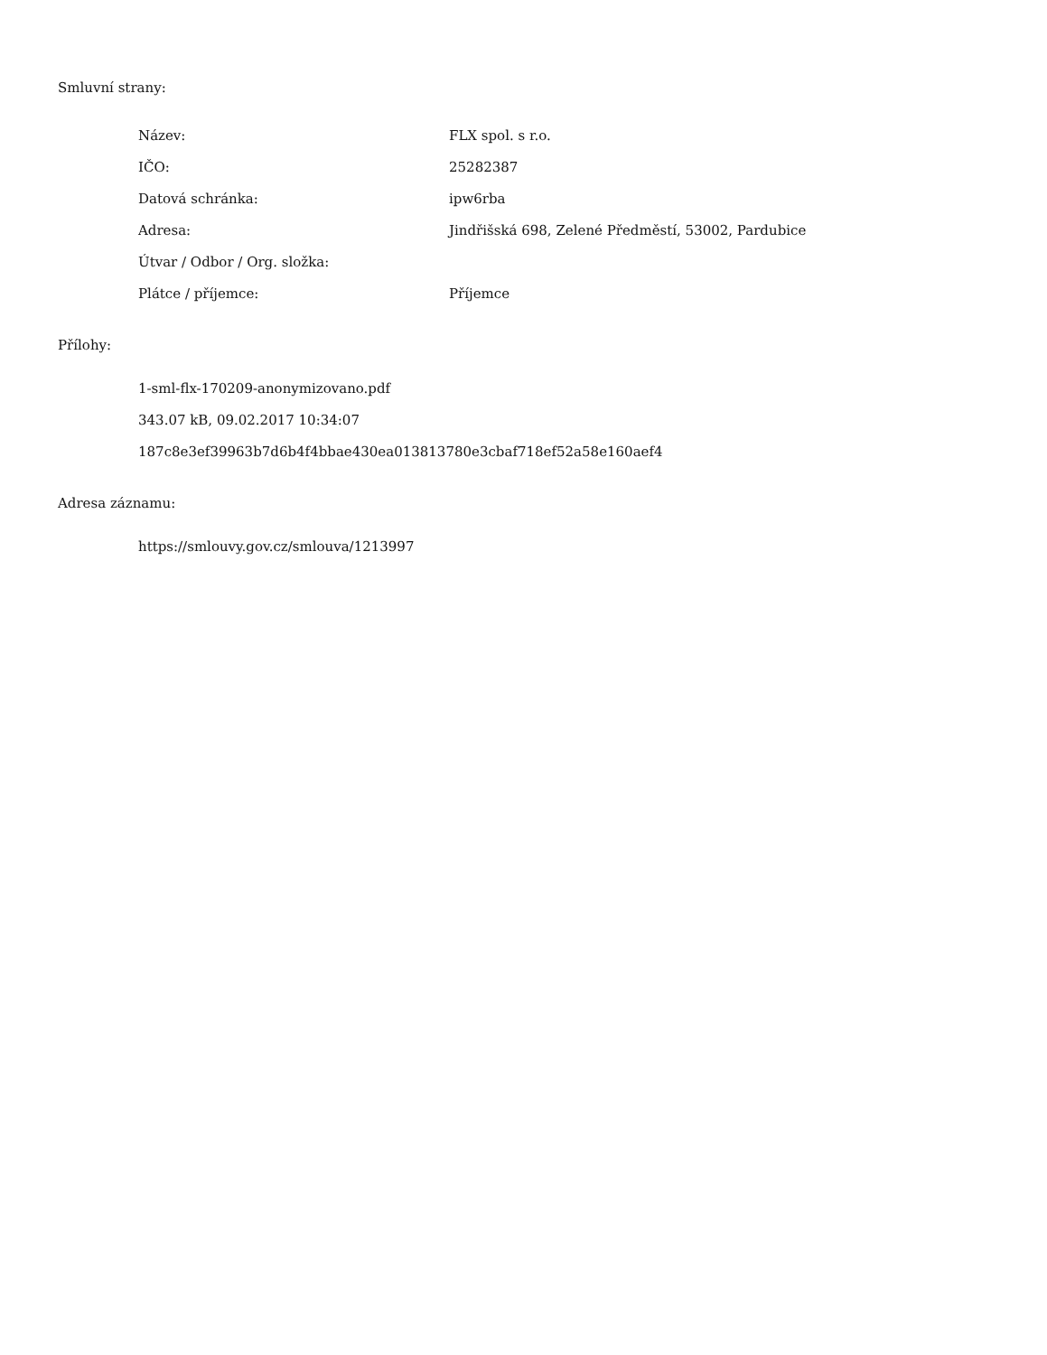Smluvní strany:
| Název: | FLX spol. s r.o. |
| IČO: | 25282387 |
| Datová schránka: | ipw6rba |
| Adresa: | Jindřišská 698, Zelené Předměstí, 53002, Pardubice |
| Útvar / Odbor / Org. složka: | |
| Plátce / příjemce: | Příjemce |
Přílohy:
1-sml-flx-170209-anonymizovano.pdf
343.07 kB, 09.02.2017 10:34:07
187c8e3ef39963b7d6b4f4bbae430ea013813780e3cbaf718ef52a58e160aef4
Adresa záznamu:
https://smlouvy.gov.cz/smlouva/1213997